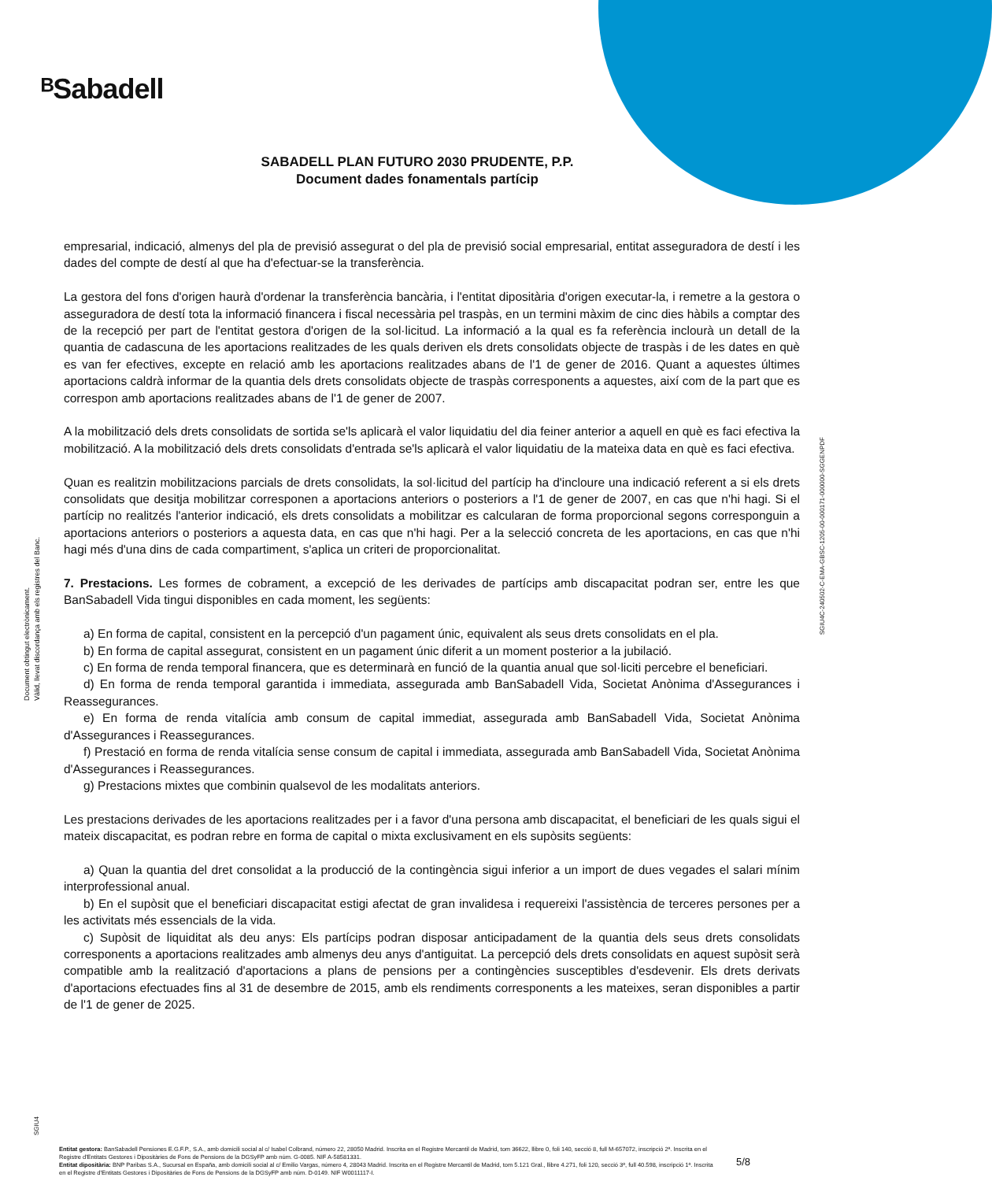ᴮSabadell
SABADELL PLAN FUTURO 2030 PRUDENTE, P.P.
Document dades fonamentals partícip
Document obtingut electrònicament.
Vàlid, llevat discordança amb els registres del Banc.
SGIU4C-240502-C-EMA-GBSC-1205-00-000171-000000-SGGENPDF
empresarial, indicació, almenys del pla de previsió assegurat o del pla de previsió social empresarial, entitat asseguradora de destí i les dades del compte de destí al que ha d'efectuar-se la transferència.
La gestora del fons d'origen haurà d'ordenar la transferència bancària, i l'entitat dipositària d'origen executar-la, i remetre a la gestora o asseguradora de destí tota la informació financera i fiscal necessària pel traspàs, en un termini màxim de cinc dies hàbils a comptar des de la recepció per part de l'entitat gestora d'origen de la sol·licitud. La informació a la qual es fa referència inclourà un detall de la quantia de cadascuna de les aportacions realitzades de les quals deriven els drets consolidats objecte de traspàs i de les dates en què es van fer efectives, excepte en relació amb les aportacions realitzades abans de l'1 de gener de 2016. Quant a aquestes últimes aportacions caldrà informar de la quantia dels drets consolidats objecte de traspàs corresponents a aquestes, així com de la part que es correspon amb aportacions realitzades abans de l'1 de gener de 2007.
A la mobilització dels drets consolidats de sortida se'ls aplicarà el valor liquidatiu del dia feiner anterior a aquell en què es faci efectiva la mobilització. A la mobilització dels drets consolidats d'entrada se'ls aplicarà el valor liquidatiu de la mateixa data en què es faci efectiva.
Quan es realitzin mobilitzacions parcials de drets consolidats, la sol·licitud del partícip ha d'incloure una indicació referent a si els drets consolidats que desitja mobilitzar corresponen a aportacions anteriors o posteriors a l'1 de gener de 2007, en cas que n'hi hagi. Si el partícip no realitzés l'anterior indicació, els drets consolidats a mobilitzar es calcularan de forma proporcional segons corresponguin a aportacions anteriors o posteriors a aquesta data, en cas que n'hi hagi. Per a la selecció concreta de les aportacions, en cas que n'hi hagi més d'una dins de cada compartiment, s'aplica un criteri de proporcionalitat.
7. Prestacions. Les formes de cobrament, a excepció de les derivades de partícips amb discapacitat podran ser, entre les que BanSabadell Vida tingui disponibles en cada moment, les següents:
a) En forma de capital, consistent en la percepció d'un pagament únic, equivalent als seus drets consolidats en el pla.
b) En forma de capital assegurat, consistent en un pagament únic diferit a un moment posterior a la jubilació.
c) En forma de renda temporal financera, que es determinarà en funció de la quantia anual que sol·liciti percebre el beneficiari.
d) En forma de renda temporal garantida i immediata, assegurada amb BanSabadell Vida, Societat Anònima d'Assegurances i Reassegurances.
e) En forma de renda vitalícia amb consum de capital immediat, assegurada amb BanSabadell Vida, Societat Anònima d'Assegurances i Reassegurances.
f) Prestació en forma de renda vitalícia sense consum de capital i immediata, assegurada amb BanSabadell Vida, Societat Anònima d'Assegurances i Reassegurances.
g) Prestacions mixtes que combinin qualsevol de les modalitats anteriors.
Les prestacions derivades de les aportacions realitzades per i a favor d'una persona amb discapacitat, el beneficiari de les quals sigui el mateix discapacitat, es podran rebre en forma de capital o mixta exclusivament en els supòsits següents:
a) Quan la quantia del dret consolidat a la producció de la contingència sigui inferior a un import de dues vegades el salari mínim interprofessional anual.
b) En el supòsit que el beneficiari discapacitat estigi afectat de gran invalidesa i requereixi l'assistència de terceres persones per a les activitats més essencials de la vida.
c) Supòsit de liquiditat als deu anys: Els partícips podran disposar anticipadament de la quantia dels seus drets consolidats corresponents a aportacions realitzades amb almenys deu anys d'antiguitat. La percepció dels drets consolidats en aquest supòsit serà compatible amb la realització d'aportacions a plans de pensions per a contingències susceptibles d'esdevenir. Els drets derivats d'aportacions efectuades fins al 31 de desembre de 2015, amb els rendiments corresponents a les mateixes, seran disponibles a partir de l'1 de gener de 2025.
SGIU4
Entitat gestora: BanSabadell Pensiones E.G.F.P., S.A., amb domicili social al c/ Isabel Colbrand, número 22, 28050 Madrid. Inscrita en el Registre Mercantil de Madrid, tom 36622, llibre 0, foli 140, secció 8, full M-657072, inscripció 2ª. Inscrita en el Registre d'Entitats Gestores i Dipositàries de Fons de Pensions de la DGSyFP amb núm. G-0085. NIF A-58581331.
Entitat dipositària: BNP Paribas S.A., Sucursal en España, amb domicili social al c/ Emilio Vargas, número 4, 28043 Madrid. Inscrita en el Registre Mercantil de Madrid, tom 5.121 Gral., llibre 4.271, foli 120, secció 3ª, full 40.598, inscripció 1ª. Inscrita en el Registre d'Entitats Gestores i Dipositàries de Fons de Pensions de la DGSyFP amb núm. D-0149. NIF W0011117-I.
5/8